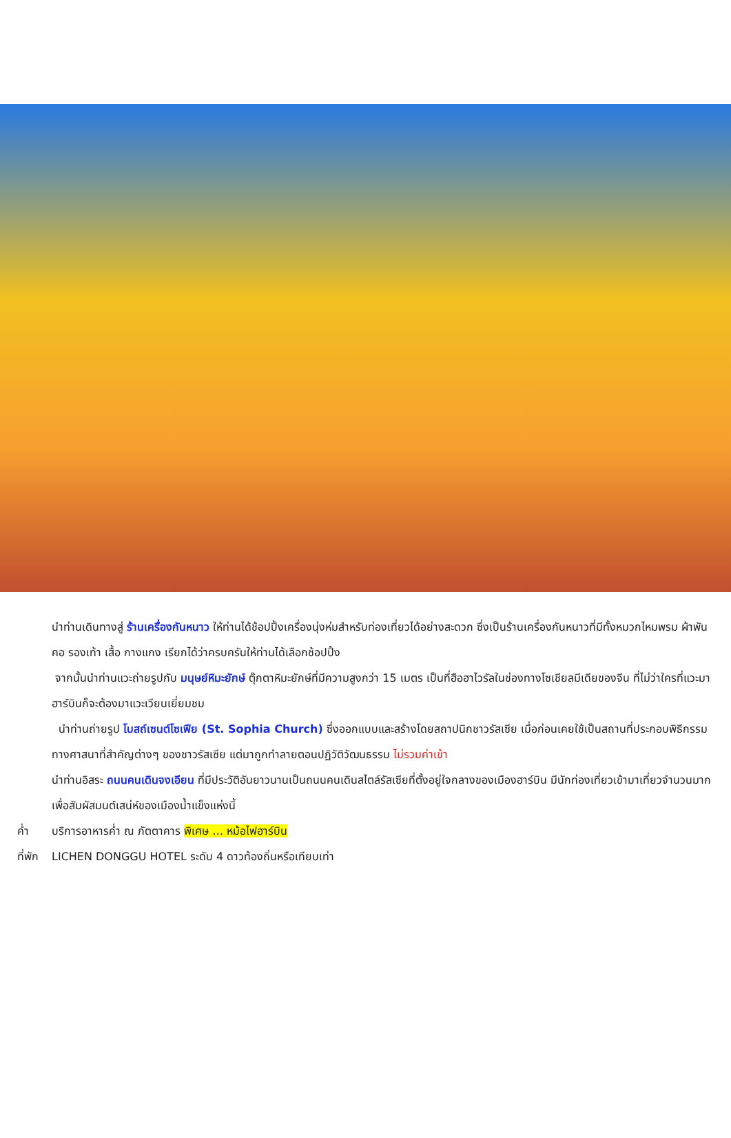นำท่านเดินทางสู่ ร้านเครื่องกันหนาว ให้ท่านได้ช้อปปิ้งเครื่องนุ่งห่มสำหรับท่องเที่ยวได้อย่างสะดวก ซึ่งเป็นร้านเครื่องกันหนาวที่มีทั้งหมวกไหมพรม ผ้าพันคอ รองเท้า เสื้อ กางแกง เรียกได้ว่าครบครันให้ท่านได้เลือกช้อปปิ้ง
จากนั้นนำท่านแวะถ่ายรูปกับ มนุษย์หิมะยักษ์ ตุ๊กตาหิมะยักษ์ที่มีความสูงกว่า 15 เมตร เป็นที่ฮือฮาไวรัลในช่องทางโซเชียลมีเดียของจีน ที่ไม่ว่าใครที่แวะมาฮาร์บินก็จะต้องมาแวะเวียนเยี่ยมชม
นำท่านถ่ายรูป โบสถ์เซนต์โซเฟีย (St. Sophia Church) ซึ่งออกแบบและสร้างโดยสถาปนิกชาวรัสเซีย เมื่อก่อนเคยใช้เป็นสถานที่ประกอบพิธีกรรมทางศาสนาที่สำคัญต่างๆ ของชาวรัสเซีย แต่มาถูกทำลายตอนปฏิวัติวัฒนธรรม ไม่รวมค่าเข้า
นำท่านอิสระ ถนนคนเดินจงเอียน ที่มีประวัติอันยาวนานเป็นถนนคนเดินสไตล์รัสเซียที่ตั้งอยู่ใจกลางของเมืองฮาร์บิน มีนักท่องเที่ยวเข้ามาเที่ยวจำนวนมาก เพื่อสัมผัสมนต์เสน่ห์ของเมืองน้ำแข็งแห่งนี้
ค่ำ บริการอาหารค่ำ ณ ภัตตาคาร พิเศษ … หม้อไฟฮาร์บิน
ที่พัก LICHEN DONGGU HOTEL ระดับ 4 ดาวท้องถิ่นหรือเทียบเท่า